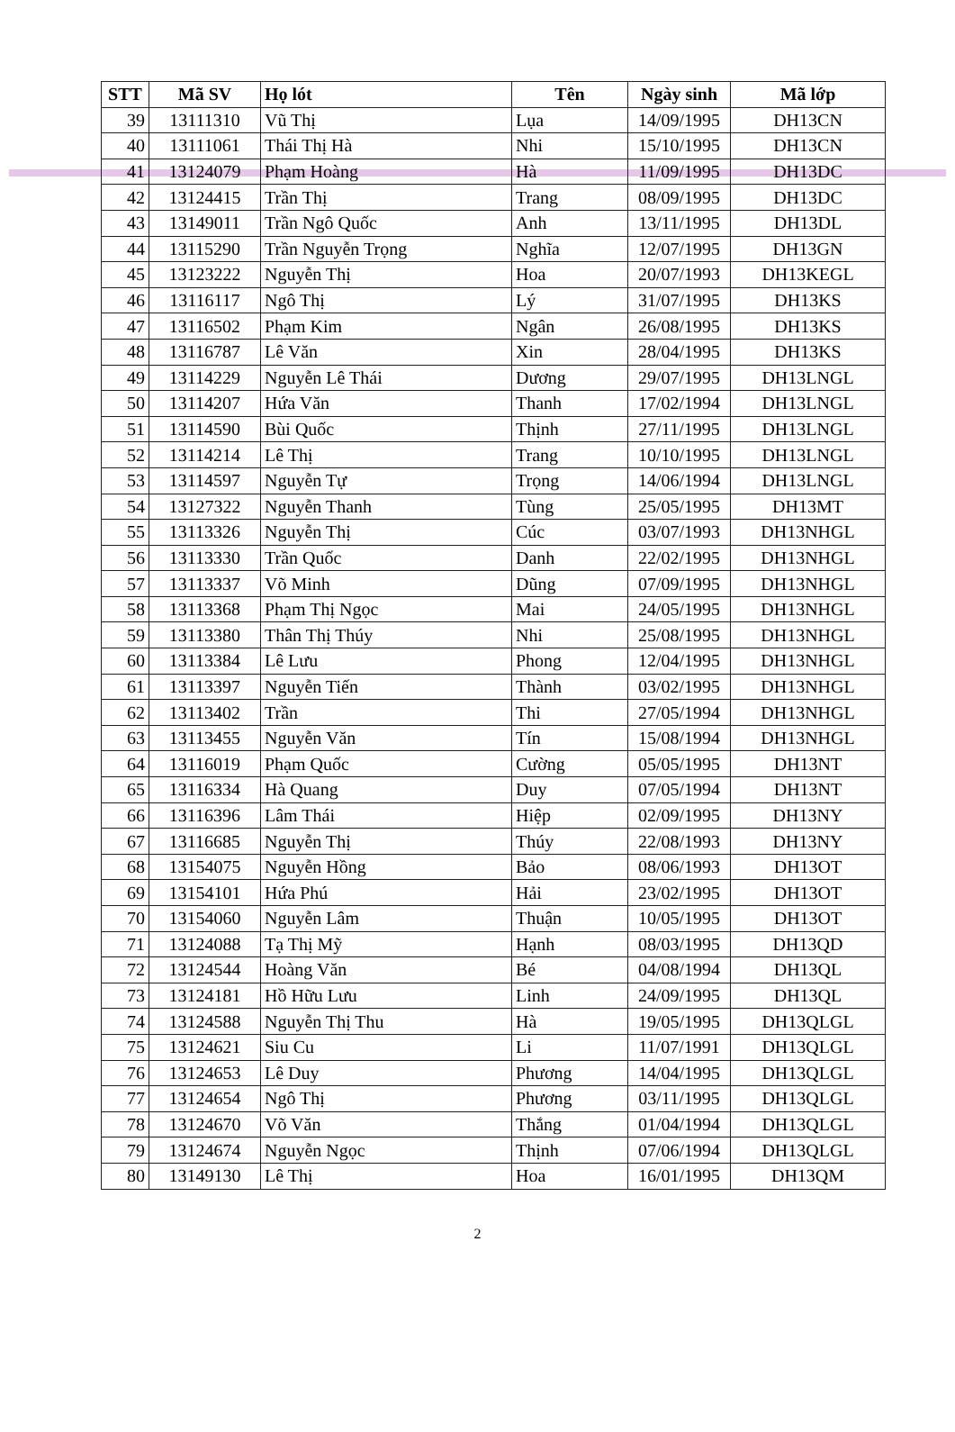| STT | Mã SV | Họ lót | Tên | Ngày sinh | Mã lớp |
| --- | --- | --- | --- | --- | --- |
| 39 | 13111310 | Vũ Thị | Lụa | 14/09/1995 | DH13CN |
| 40 | 13111061 | Thái Thị Hà | Nhi | 15/10/1995 | DH13CN |
| 41 | 13124079 | Phạm Hoàng | Hà | 11/09/1995 | DH13DC |
| 42 | 13124415 | Trần Thị | Trang | 08/09/1995 | DH13DC |
| 43 | 13149011 | Trần Ngô Quốc | Anh | 13/11/1995 | DH13DL |
| 44 | 13115290 | Trần Nguyễn Trọng | Nghĩa | 12/07/1995 | DH13GN |
| 45 | 13123222 | Nguyễn Thị | Hoa | 20/07/1993 | DH13KEGL |
| 46 | 13116117 | Ngô Thị | Lý | 31/07/1995 | DH13KS |
| 47 | 13116502 | Phạm Kim | Ngân | 26/08/1995 | DH13KS |
| 48 | 13116787 | Lê Văn | Xin | 28/04/1995 | DH13KS |
| 49 | 13114229 | Nguyễn Lê Thái | Dương | 29/07/1995 | DH13LNGL |
| 50 | 13114207 | Hứa Văn | Thanh | 17/02/1994 | DH13LNGL |
| 51 | 13114590 | Bùi Quốc | Thịnh | 27/11/1995 | DH13LNGL |
| 52 | 13114214 | Lê Thị | Trang | 10/10/1995 | DH13LNGL |
| 53 | 13114597 | Nguyễn Tự | Trọng | 14/06/1994 | DH13LNGL |
| 54 | 13127322 | Nguyễn Thanh | Tùng | 25/05/1995 | DH13MT |
| 55 | 13113326 | Nguyễn Thị | Cúc | 03/07/1993 | DH13NHGL |
| 56 | 13113330 | Trần Quốc | Danh | 22/02/1995 | DH13NHGL |
| 57 | 13113337 | Võ Minh | Dũng | 07/09/1995 | DH13NHGL |
| 58 | 13113368 | Phạm Thị Ngọc | Mai | 24/05/1995 | DH13NHGL |
| 59 | 13113380 | Thân Thị Thúy | Nhi | 25/08/1995 | DH13NHGL |
| 60 | 13113384 | Lê Lưu | Phong | 12/04/1995 | DH13NHGL |
| 61 | 13113397 | Nguyễn Tiến | Thành | 03/02/1995 | DH13NHGL |
| 62 | 13113402 | Trần | Thi | 27/05/1994 | DH13NHGL |
| 63 | 13113455 | Nguyễn Văn | Tín | 15/08/1994 | DH13NHGL |
| 64 | 13116019 | Phạm Quốc | Cường | 05/05/1995 | DH13NT |
| 65 | 13116334 | Hà Quang | Duy | 07/05/1994 | DH13NT |
| 66 | 13116396 | Lâm Thái | Hiệp | 02/09/1995 | DH13NY |
| 67 | 13116685 | Nguyễn Thị | Thúy | 22/08/1993 | DH13NY |
| 68 | 13154075 | Nguyễn Hồng | Bảo | 08/06/1993 | DH13OT |
| 69 | 13154101 | Hứa Phú | Hải | 23/02/1995 | DH13OT |
| 70 | 13154060 | Nguyễn Lâm | Thuận | 10/05/1995 | DH13OT |
| 71 | 13124088 | Tạ Thị Mỹ | Hạnh | 08/03/1995 | DH13QD |
| 72 | 13124544 | Hoàng Văn | Bé | 04/08/1994 | DH13QL |
| 73 | 13124181 | Hồ Hữu Lưu | Linh | 24/09/1995 | DH13QL |
| 74 | 13124588 | Nguyễn Thị Thu | Hà | 19/05/1995 | DH13QLGL |
| 75 | 13124621 | Siu Cu | Li | 11/07/1991 | DH13QLGL |
| 76 | 13124653 | Lê Duy | Phương | 14/04/1995 | DH13QLGL |
| 77 | 13124654 | Ngô Thị | Phương | 03/11/1995 | DH13QLGL |
| 78 | 13124670 | Võ Văn | Thắng | 01/04/1994 | DH13QLGL |
| 79 | 13124674 | Nguyễn Ngọc | Thịnh | 07/06/1994 | DH13QLGL |
| 80 | 13149130 | Lê Thị | Hoa | 16/01/1995 | DH13QM |
2